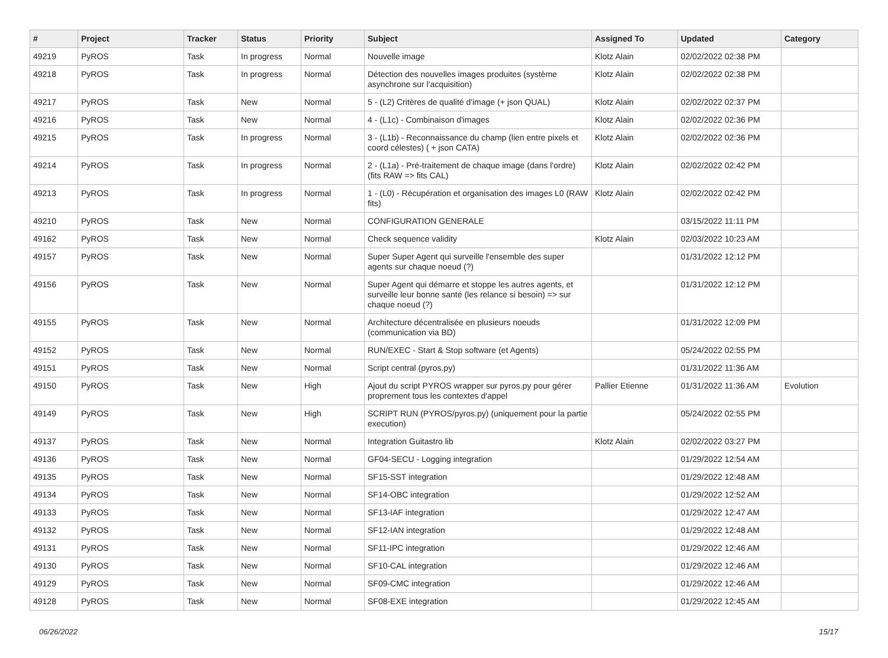| # | Project | Tracker | Status | Priority | Subject | Assigned To | Updated | Category |
| --- | --- | --- | --- | --- | --- | --- | --- | --- |
| 49219 | PyROS | Task | In progress | Normal | Nouvelle image | Klotz Alain | 02/02/2022 02:38 PM | |
| 49218 | PyROS | Task | In progress | Normal | Détection des nouvelles images produites (système asynchrone sur l'acquisition) | Klotz Alain | 02/02/2022 02:38 PM | |
| 49217 | PyROS | Task | New | Normal | 5 - (L2) Critères de qualité d'image (+ json QUAL) | Klotz Alain | 02/02/2022 02:37 PM | |
| 49216 | PyROS | Task | New | Normal | 4 - (L1c) - Combinaison d'images | Klotz Alain | 02/02/2022 02:36 PM | |
| 49215 | PyROS | Task | In progress | Normal | 3 - (L1b) - Reconnaissance du champ (lien entre pixels et coord célestes) ( + json CATA) | Klotz Alain | 02/02/2022 02:36 PM | |
| 49214 | PyROS | Task | In progress | Normal | 2 - (L1a) - Pré-traitement de chaque image (dans l'ordre) (fits RAW => fits CAL) | Klotz Alain | 02/02/2022 02:42 PM | |
| 49213 | PyROS | Task | In progress | Normal | 1 - (L0) - Récupération et organisation des images L0 (RAW fits) | Klotz Alain | 02/02/2022 02:42 PM | |
| 49210 | PyROS | Task | New | Normal | CONFIGURATION GENERALE | | 03/15/2022 11:11 PM | |
| 49162 | PyROS | Task | New | Normal | Check sequence validity | Klotz Alain | 02/03/2022 10:23 AM | |
| 49157 | PyROS | Task | New | Normal | Super Super Agent qui surveille l'ensemble des super agents sur chaque noeud (?) | | 01/31/2022 12:12 PM | |
| 49156 | PyROS | Task | New | Normal | Super Agent qui démarre et stoppe les autres agents, et surveille leur bonne santé (les relance si besoin) => sur chaque noeud (?) | | 01/31/2022 12:12 PM | |
| 49155 | PyROS | Task | New | Normal | Architecture décentralisée en plusieurs noeuds (communication via BD) | | 01/31/2022 12:09 PM | |
| 49152 | PyROS | Task | New | Normal | RUN/EXEC - Start & Stop software (et Agents) | | 05/24/2022 02:55 PM | |
| 49151 | PyROS | Task | New | Normal | Script central (pyros.py) | | 01/31/2022 11:36 AM | |
| 49150 | PyROS | Task | New | High | Ajout du script PYROS wrapper sur pyros.py pour gérer proprement tous les contextes d'appel | Pallier Etienne | 01/31/2022 11:36 AM | Evolution |
| 49149 | PyROS | Task | New | High | SCRIPT RUN (PYROS/pyros.py) (uniquement pour la partie execution) | | 05/24/2022 02:55 PM | |
| 49137 | PyROS | Task | New | Normal | Integration Guitastro lib | Klotz Alain | 02/02/2022 03:27 PM | |
| 49136 | PyROS | Task | New | Normal | GF04-SECU - Logging integration | | 01/29/2022 12:54 AM | |
| 49135 | PyROS | Task | New | Normal | SF15-SST integration | | 01/29/2022 12:48 AM | |
| 49134 | PyROS | Task | New | Normal | SF14-OBC integration | | 01/29/2022 12:52 AM | |
| 49133 | PyROS | Task | New | Normal | SF13-IAF integration | | 01/29/2022 12:47 AM | |
| 49132 | PyROS | Task | New | Normal | SF12-IAN integration | | 01/29/2022 12:48 AM | |
| 49131 | PyROS | Task | New | Normal | SF11-IPC integration | | 01/29/2022 12:46 AM | |
| 49130 | PyROS | Task | New | Normal | SF10-CAL integration | | 01/29/2022 12:46 AM | |
| 49129 | PyROS | Task | New | Normal | SF09-CMC integration | | 01/29/2022 12:46 AM | |
| 49128 | PyROS | Task | New | Normal | SF08-EXE integration | | 01/29/2022 12:45 AM | |
06/26/2022 15/17